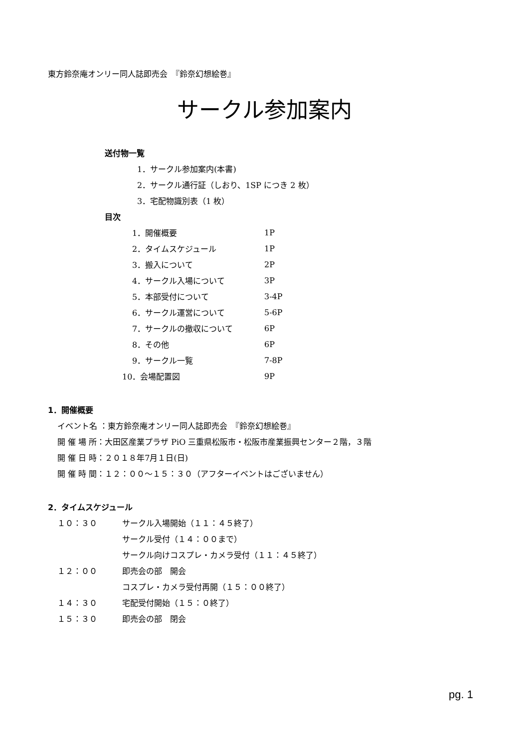東方鈴奈庵オンリー同人誌即売会　『鈴奈幻想絵巻』
サークル参加案内
送付物一覧
1．サークル参加案内(本書)
2．サークル通行証（しおり、1SP につき 2 枚）
3．宅配物識別表（1 枚）
目次
1．開催概要 1P
2．タイムスケジュール 1P
3．搬入について 2P
4．サークル入場について 3P
5．本部受付について 3-4P
6．サークル運営について 5-6P
7．サークルの撤収について 6P
8．その他 6P
9．サークル一覧 7-8P
10．会場配置図 9P
1．開催概要
イベント名 ：東方鈴奈庵オンリー同人誌即売会　『鈴奈幻想絵巻』
開 催 場 所：大田区産業プラザ PiO 三重県松阪市・松阪市産業振興センター２階，３階
開 催 日 時：２０１８年7月１日(日)
開 催 時 間：１２：００～１５：３０（アフターイベントはございません）
2．タイムスケジュール
１０：３０ サークル入場開始（１１：４５終了）
サークル受付（１４：００まで）
サークル向けコスプレ・カメラ受付（１１：４５終了）
１２：００ 即売会の部　開会
コスプレ・カメラ受付再開（１５：００終了）
１４：３０ 宅配受付開始（１５：０終了）
１５：３０ 即売会の部　閉会
pg. 1